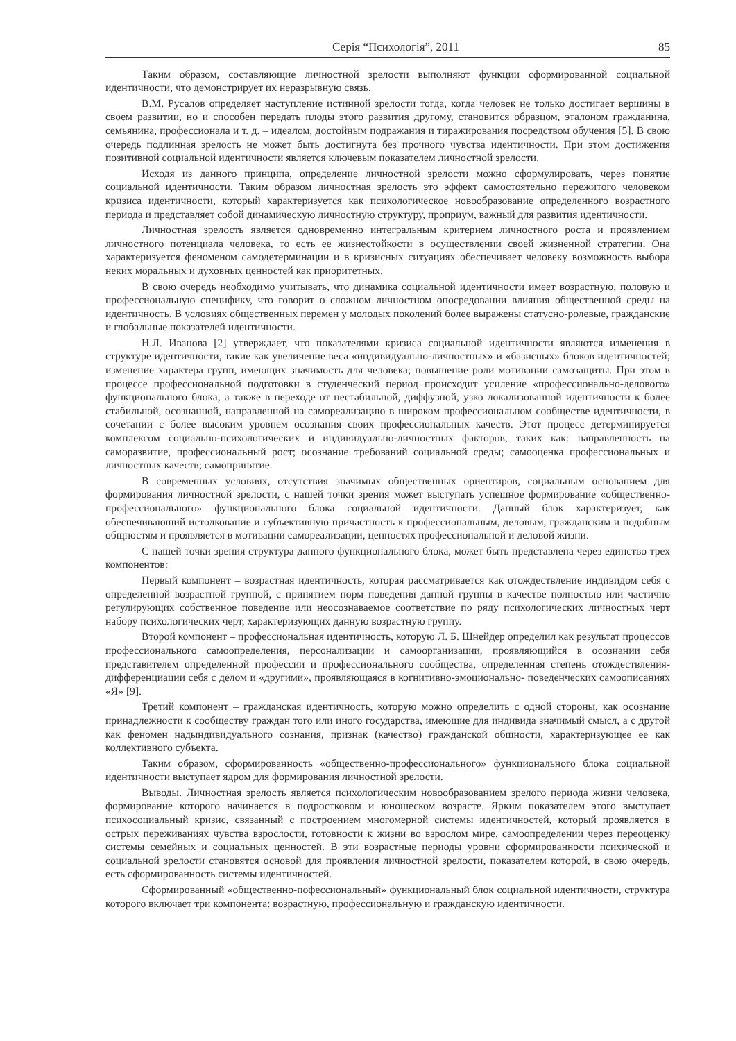Серія “Психологія”, 2011 85
Таким образом, составляющие личностной зрелости выполняют функции сформированной социальной идентичности, что демонстрирует их неразрывную связь.
В.М. Русалов определяет наступление истинной зрелости тогда, когда человек не только достигает вершины в своем развитии, но и способен передать плоды этого развития другому, становится образцом, эталоном гражданина, семьянина, профессионала и т. д. – идеалом, достойным подражания и тиражирования посредством обучения [5]. В свою очередь подлинная зрелость не может быть достигнута без прочного чувства идентичности. При этом достижения позитивной социальной идентичности является ключевым показателем личностной зрелости.
Исходя из данного принципа, определение личностной зрелости можно сформулировать, через понятие социальной идентичности. Таким образом личностная зрелость это эффект самостоятельно пережитого человеком кризиса идентичности, который характеризуется как психологическое новообразование определенного возрастного периода и представляет собой динамическую личностную структуру, проприум, важный для развития идентичности.
Личностная зрелость является одновременно интегральным критерием личностного роста и проявлением личностного потенциала человека, то есть ее жизнестойкости в осуществлении своей жизненной стратегии. Она характеризуется феноменом самодетерминации и в кризисных ситуациях обеспечивает человеку возможность выбора неких моральных и духовных ценностей как приоритетных.
В свою очередь необходимо учитывать, что динамика социальной идентичности имеет возрастную, половую и профессиональную специфику, что говорит о сложном личностном опосредовании влияния общественной среды на идентичность. В условиях общественных перемен у молодых поколений более выражены статусно-ролевые, гражданские и глобальные показателей идентичности.
Н.Л. Иванова [2] утверждает, что показателями кризиса социальной идентичности являются изменения в структуре идентичности, такие как увеличение веса «индивидуально-личностных» и «базисных» блоков идентичностей; изменение характера групп, имеющих значимость для человека; повышение роли мотивации самозащиты. При этом в процессе профессиональной подготовки в студенческий период происходит усиление «профессионально-делового» функционального блока, а также в переходе от нестабильной, диффузной, узко локализованной идентичности к более стабильной, осознанной, направленной на самореализацию в широком профессиональном сообществе идентичности, в сочетании с более высоким уровнем осознания своих профессиональных качеств. Этот процесс детерминируется комплексом социально-психологических и индивидуально-личностных факторов, таких как: направленность на саморазвитие, профессиональный рост; осознание требований социальной среды; самооценка профессиональных и личностных качеств; самопринятие.
В современных условиях, отсутствия значимых общественных ориентиров, социальным основанием для формирования личностной зрелости, с нашей точки зрения может выступать успешное формирование «общественно-профессионального» функционального блока социальной идентичности. Данный блок характеризует, как обеспечивающий истолкование и субъективную причастность к профессиональным, деловым, гражданским и подобным общностям и проявляется в мотивации самореализации, ценностях профессиональной и деловой жизни.
С нашей точки зрения структура данного функционального блока, может быть представлена через единство трех компонентов:
Первый компонент – возрастная идентичность, которая рассматривается как отождествление индивидом себя с определенной возрастной группой, с принятием норм поведения данной группы в качестве полностью или частично регулирующих собственное поведение или неосознаваемое соответствие по ряду психологических личностных черт набору психологических черт, характеризующих данную возрастную группу.
Второй компонент – профессиональная идентичность, которую Л. Б. Шнейдер определил как результат процессов профессионального самоопределения, персонализации и самоорганизации, проявляющийся в осознании себя представителем определенной профессии и профессионального сообщества, определенная степень отождествления-дифференциации себя с делом и «другими», проявляющаяся в когнитивно-эмоционально- поведенческих самоописаниях «Я» [9].
Третий компонент – гражданская идентичность, которую можно определить с одной стороны, как осознание принадлежности к сообществу граждан того или иного государства, имеющие для индивида значимый смысл, а с другой как феномен надындивидуального сознания, признак (качество) гражданской общности, характеризующее ее как коллективного субъекта.
Таким образом, сформированность «общественно-профессионального» функционального блока социальной идентичности выступает ядром для формирования личностной зрелости.
Выводы. Личностная зрелость является психологическим новообразованием зрелого периода жизни человека, формирование которого начинается в подростковом и юношеском возрасте. Ярким показателем этого выступает психосоциальный кризис, связанный с построением многомерной системы идентичностей, который проявляется в острых переживаниях чувства взрослости, готовности к жизни во взрослом мире, самоопределении через переоценку системы семейных и социальных ценностей. В эти возрастные периоды уровни сформированности психической и социальной зрелости становятся основой для проявления личностной зрелости, показателем которой, в свою очередь, есть сформированность системы идентичностей.
Сформированный «общественно-пофессиональный» функциональный блок социальной идентичности, структура которого включает три компонента: возрастную, профессиональную и гражданскую идентичности.